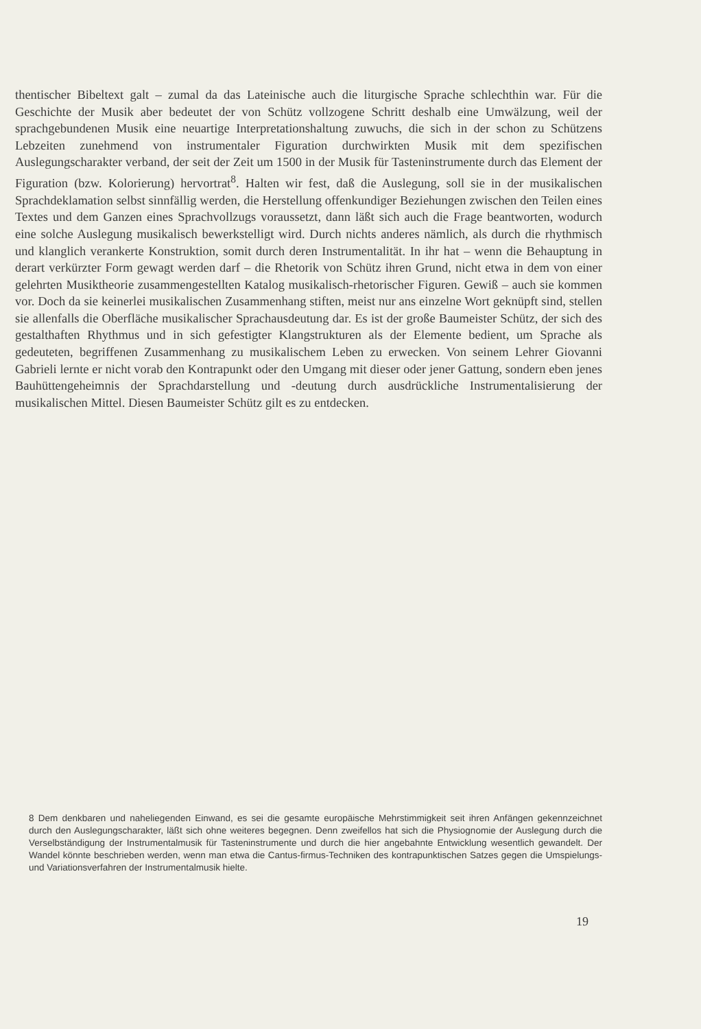thentischer Bibeltext galt – zumal da das Lateinische auch die liturgische Sprache schlechthin war. Für die Geschichte der Musik aber bedeutet der von Schütz vollzogene Schritt deshalb eine Umwälzung, weil der sprachgebundenen Musik eine neuartige Interpretationshaltung zuwuchs, die sich in der schon zu Schützens Lebzeiten zunehmend von instrumentaler Figuration durchwirkten Musik mit dem spezifischen Auslegungscharakter verband, der seit der Zeit um 1500 in der Musik für Tasteninstrumente durch das Element der Figuration (bzw. Kolorierung) hervortrat<sup>8</sup>. Halten wir fest, daß die Auslegung, soll sie in der musikalischen Sprachdeklamation selbst sinnfällig werden, die Herstellung offenkundiger Beziehungen zwischen den Teilen eines Textes und dem Ganzen eines Sprachvollzugs voraussetzt, dann läßt sich auch die Frage beantworten, wodurch eine solche Auslegung musikalisch bewerkstelligt wird. Durch nichts anderes nämlich, als durch die rhythmisch und klanglich verankerte Konstruktion, somit durch deren Instrumentalität. In ihr hat – wenn die Behauptung in derart verkürzter Form gewagt werden darf – die Rhetorik von Schütz ihren Grund, nicht etwa in dem von einer gelehrten Musiktheorie zusammengestellten Katalog musikalisch-rhetorischer Figuren. Gewiß – auch sie kommen vor. Doch da sie keinerlei musikalischen Zusammenhang stiften, meist nur ans einzelne Wort geknüpft sind, stellen sie allenfalls die Oberfläche musikalischer Sprachausdeutung dar. Es ist der große Baumeister Schütz, der sich des gestalthaften Rhythmus und in sich gefestigter Klangstrukturen als der Elemente bedient, um Sprache als gedeuteten, begriffenen Zusammenhang zu musikalischem Leben zu erwecken. Von seinem Lehrer Giovanni Gabrieli lernte er nicht vorab den Kontrapunkt oder den Umgang mit dieser oder jener Gattung, sondern eben jenes Bauhüttengeheimnis der Sprachdarstellung und -deutung durch ausdrückliche Instrumentalisierung der musikalischen Mittel. Diesen Baumeister Schütz gilt es zu entdecken.
8 Dem denkbaren und naheliegenden Einwand, es sei die gesamte europäische Mehrstimmigkeit seit ihren Anfängen gekennzeichnet durch den Auslegungscharakter, läßt sich ohne weiteres begegnen. Denn zweifellos hat sich die Physiognomie der Auslegung durch die Verselbständigung der Instrumentalmusik für Tasteninstrumente und durch die hier angebahnte Entwicklung wesentlich gewandelt. Der Wandel könnte beschrieben werden, wenn man etwa die Cantus-firmus-Techniken des kontrapunktischen Satzes gegen die Umspielungs- und Variationsverfahren der Instrumentalmusik hielte.
19